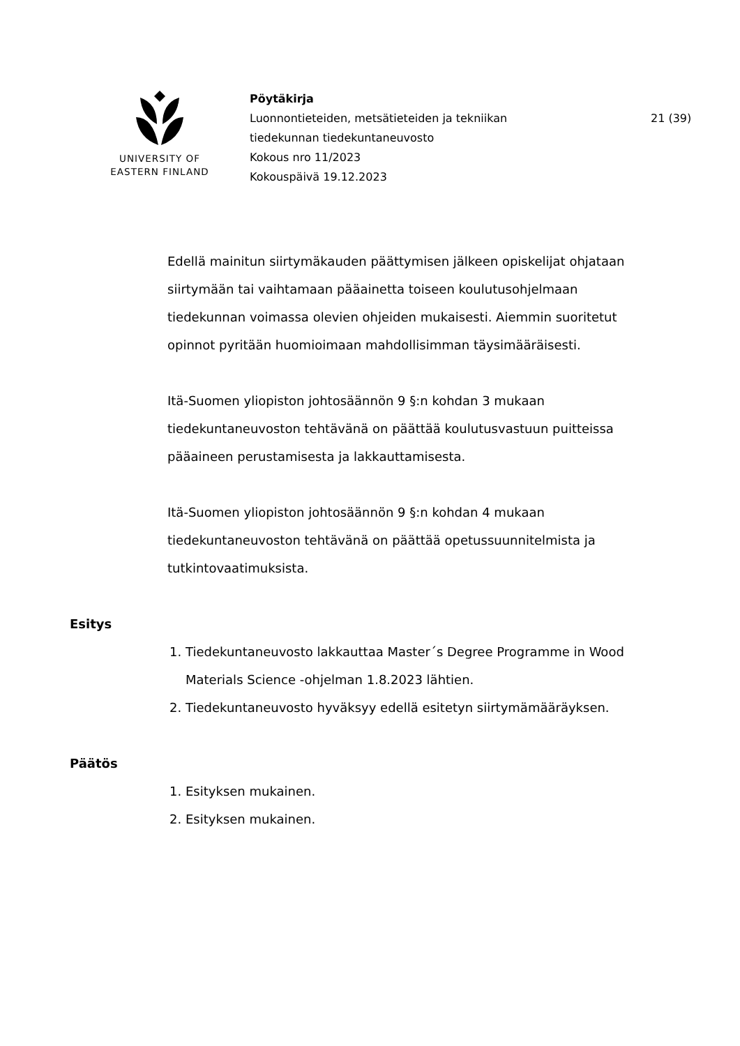UNIVERSITY OF
EASTERN FINLAND
Pöytäkirja
Luonnontieteiden, metsätieteiden ja tekniikan
tiedekunnan tiedekuntaneuvosto
Kokous nro 11/2023
Kokouspäivä 19.12.2023
21 (39)
Edellä mainitun siirtymäkauden päättymisen jälkeen opiskelijat ohjataan siirtymään tai vaihtamaan pääainetta toiseen koulutusohjelmaan tiedekunnan voimassa olevien ohjeiden mukaisesti. Aiemmin suoritetut opinnot pyritään huomioimaan mahdollisimman täysimääräisesti.
Itä-Suomen yliopiston johtosäännön 9 §:n kohdan 3 mukaan tiedekuntaneuvoston tehtävänä on päättää koulutusvastuun puitteissa pääaineen perustamisesta ja lakkauttamisesta.
Itä-Suomen yliopiston johtosäännön 9 §:n kohdan 4 mukaan tiedekuntaneuvoston tehtävänä on päättää opetussuunnitelmista ja tutkintovaatimuksista.
Esitys
1. Tiedekuntaneuvosto lakkauttaa Master´s Degree Programme in Wood Materials Science -ohjelman 1.8.2023 lähtien.
2. Tiedekuntaneuvosto hyväksyy edellä esitetyn siirtymämääräyksen.
Päätös
1. Esityksen mukainen.
2. Esityksen mukainen.